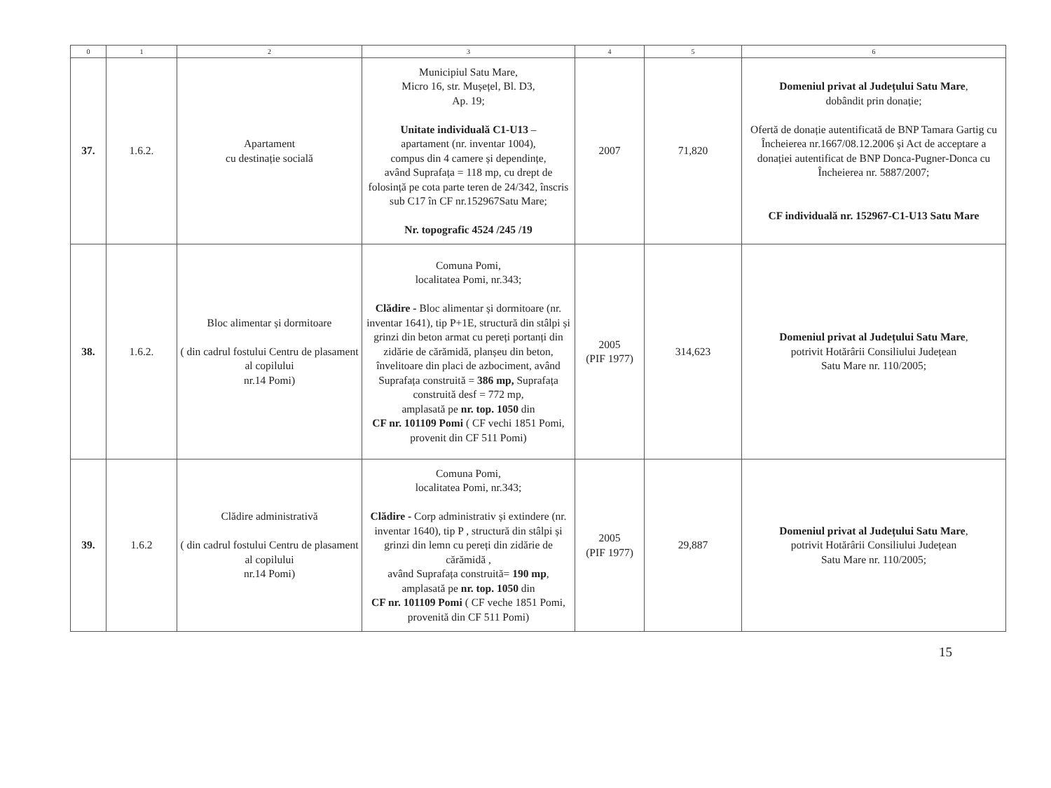| 0 | 1 | 2 | 3 | 4 | 5 | 6 |
| --- | --- | --- | --- | --- | --- | --- |
| 37. | 1.6.2. | Apartament cu destinație socială | Municipiul Satu Mare, Micro 16, str. Mușețel, Bl. D3, Ap. 19; Unitate individuală C1-U13 – apartament (nr. inventar 1004), compus din 4 camere și dependințe, având Suprafața = 118 mp, cu drept de folosință pe cota parte teren de 24/342, înscris sub C17 în CF nr.152967Satu Mare; Nr. topografic 4524 /245 /19 | 2007 | 71,820 | Domeniul privat al Județului Satu Mare , dobândit prin donație; Ofertă de donație autentificată de BNP Tamara Gartig cu Încheierea nr.1667/08.12.2006 și Act de acceptare a donației autentificat de BNP Donca-Pugner-Donca cu Încheierea nr. 5887/2007; CF individuală nr. 152967-C1-U13 Satu Mare |
| 38. | 1.6.2. | Bloc alimentar și dormitoare ( din cadrul fostului Centru de plasament al copilului nr.14 Pomi) | Comuna Pomi, localitatea Pomi, nr.343; Clădire - Bloc alimentar și dormitoare (nr. inventar 1641), tip P+1E, structură din stâlpi și grinzi din beton armat cu pereți portanți din zidărie de cărămidă, planșeu din beton, învelitoare din placi de azbociment, având Suprafața construită = 386 mp, Suprafața construită desf = 772 mp, amplasată pe nr. top. 1050 din CF nr. 101109 Pomi ( CF vechi 1851 Pomi, provenit din CF 511 Pomi) | 2005 (PIF 1977) | 314,623 | Domeniul privat al Județului Satu Mare , potrivit Hotărârii Consiliului Județean Satu Mare nr. 110/2005; |
| 39. | 1.6.2 | Clădire administrativă ( din cadrul fostului Centru de plasament al copilului nr.14 Pomi) | Comuna Pomi, localitatea Pomi, nr.343; Clădire - Corp administrativ și extindere (nr. inventar 1640), tip P , structură din stâlpi și grinzi din lemn cu pereți din zidărie de cărămidă , având Suprafața construită= 190 mp , amplasată pe nr. top. 1050 din CF nr. 101109 Pomi ( CF veche 1851 Pomi, provenită din CF 511 Pomi) | 2005 (PIF 1977) | 29,887 | Domeniul privat al Județului Satu Mare , potrivit Hotărârii Consiliului Județean Satu Mare nr. 110/2005; |
15